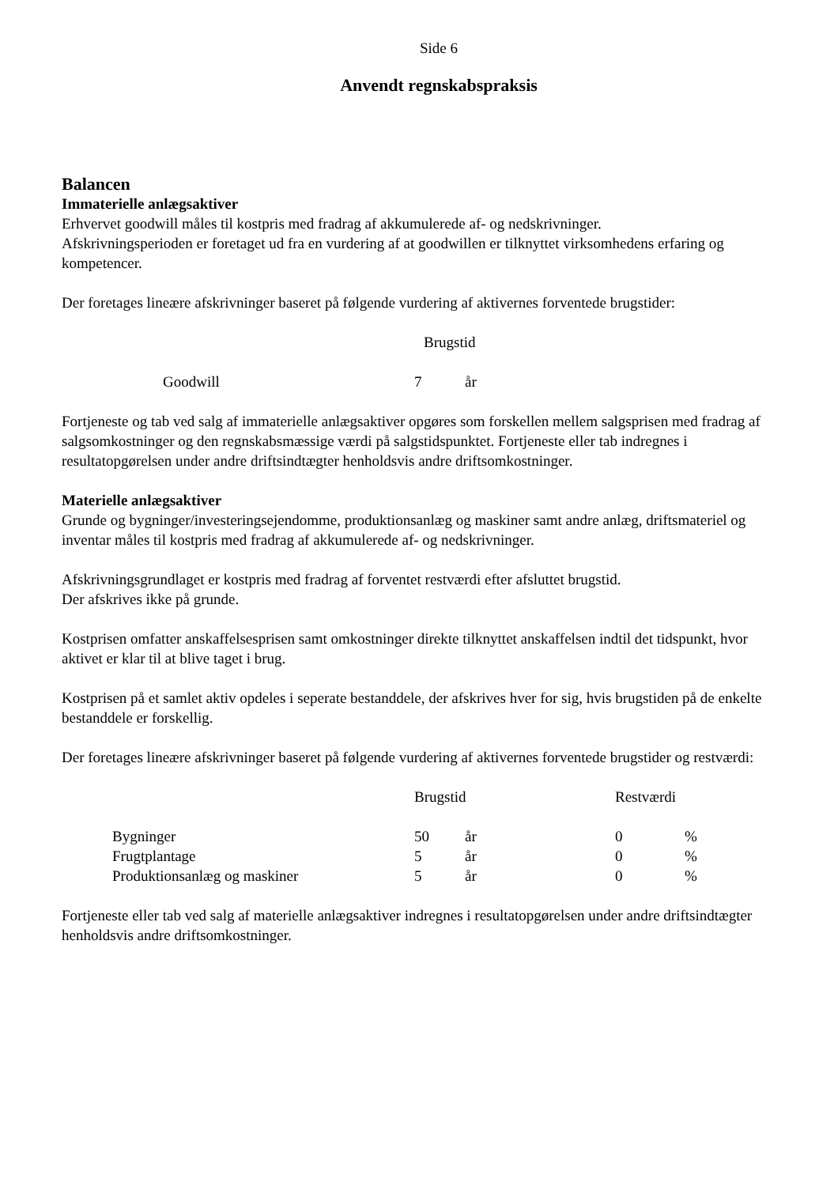Side 6
Anvendt regnskabspraksis
Balancen
Immaterielle anlægsaktiver
Erhvervet goodwill måles til kostpris med fradrag af akkumulerede af- og nedskrivninger.
Afskrivningsperioden er foretaget ud fra en vurdering af at goodwillen er tilknyttet virksomhedens erfaring og kompetencer.
Der foretages lineære afskrivninger baseret på følgende vurdering af aktivernes forventede brugstider:
| | | Brugstid | |
| | Goodwill | 7 | år |
Fortjeneste og tab ved salg af immaterielle anlægsaktiver opgøres som forskellen mellem salgsprisen med fradrag af salgsomkostninger og den regnskabsmæssige værdi på salgstidspunktet. Fortjeneste eller tab indregnes i resultatopgørelsen under andre driftsindtægter henholdsvis andre driftsomkostninger.
Materielle anlægsaktiver
Grunde og bygninger/investeringsejendomme, produktionsanlæg og maskiner samt andre anlæg, driftsmateriel og inventar måles til kostpris med fradrag af akkumulerede af- og nedskrivninger.
Afskrivningsgrundlaget er kostpris med fradrag af forventet restværdi efter afsluttet brugstid.
Der afskrives ikke på grunde.
Kostprisen omfatter anskaffelsesprisen samt omkostninger direkte tilknyttet anskaffelsen indtil det tidspunkt, hvor aktivet er klar til at blive taget i brug.
Kostprisen på et samlet aktiv opdeles i seperate bestanddele, der afskrives hver for sig, hvis brugstiden på de enkelte bestanddele er forskellig.
Der foretages lineære afskrivninger baseret på følgende vurdering af aktivernes forventede brugstider og restværdi:
| | | Brugstid | | Restværdi | |
| | Bygninger | 50 | år | 0 | % |
| | Frugtplantage | 5 | år | 0 | % |
| | Produktionsanlæg og maskiner | 5 | år | 0 | % |
Fortjeneste eller tab ved salg af materielle anlægsaktiver indregnes i resultatopgørelsen under andre driftsindtægter henholdsvis andre driftsomkostninger.